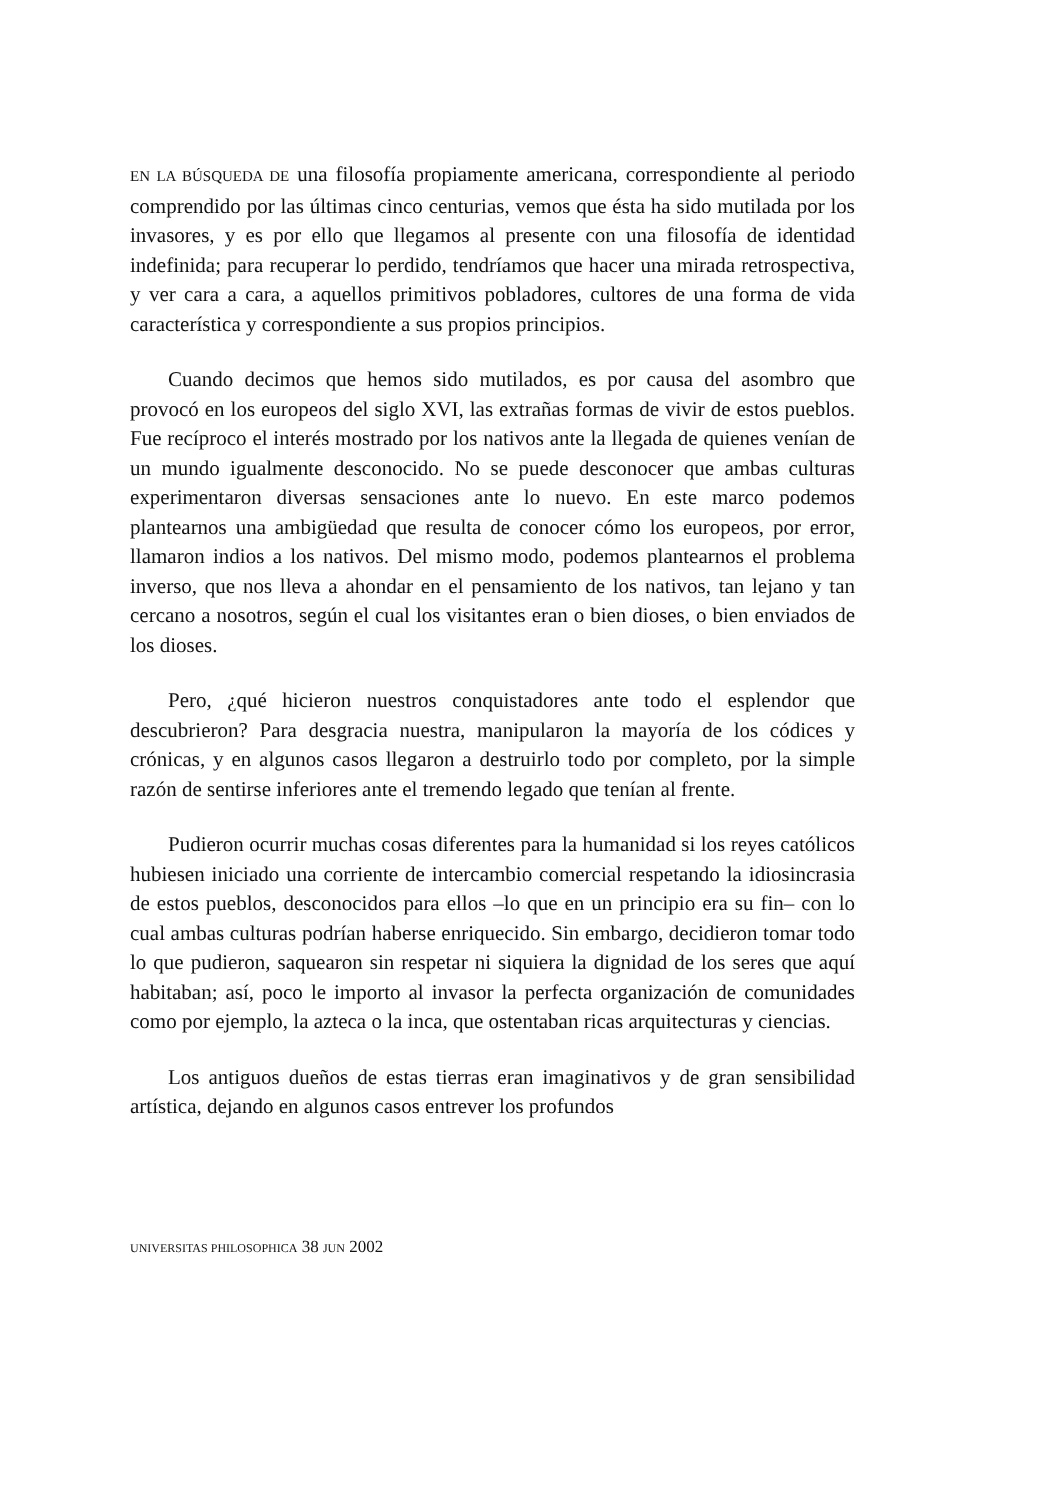EN LA BÚSQUEDA DE una filosofía propiamente americana, correspondiente al periodo comprendido por las últimas cinco centurias, vemos que ésta ha sido mutilada por los invasores, y es por ello que llegamos al presente con una filosofía de identidad indefinida; para recuperar lo perdido, tendríamos que hacer una mirada retrospectiva, y ver cara a cara, a aquellos primitivos pobladores, cultores de una forma de vida característica y correspondiente a sus propios principios.
Cuando decimos que hemos sido mutilados, es por causa del asombro que provocó en los europeos del siglo XVI, las extrañas formas de vivir de estos pueblos. Fue recíproco el interés mostrado por los nativos ante la llegada de quienes venían de un mundo igualmente desconocido. No se puede desconocer que ambas culturas experimentaron diversas sensaciones ante lo nuevo. En este marco podemos plantearnos una ambigüedad que resulta de conocer cómo los europeos, por error, llamaron indios a los nativos. Del mismo modo, podemos plantearnos el problema inverso, que nos lleva a ahondar en el pensamiento de los nativos, tan lejano y tan cercano a nosotros, según el cual los visitantes eran o bien dioses, o bien enviados de los dioses.
Pero, ¿qué hicieron nuestros conquistadores ante todo el esplendor que descubrieron? Para desgracia nuestra, manipularon la mayoría de los códices y crónicas, y en algunos casos llegaron a destruirlo todo por completo, por la simple razón de sentirse inferiores ante el tremendo legado que tenían al frente.
Pudieron ocurrir muchas cosas diferentes para la humanidad si los reyes católicos hubiesen iniciado una corriente de intercambio comercial respetando la idiosincrasia de estos pueblos, desconocidos para ellos –lo que en un principio era su fin– con lo cual ambas culturas podrían haberse enriquecido. Sin embargo, decidieron tomar todo lo que pudieron, saquearon sin respetar ni siquiera la dignidad de los seres que aquí habitaban; así, poco le importo al invasor la perfecta organización de comunidades como por ejemplo, la azteca o la inca, que ostentaban ricas arquitecturas y ciencias.
Los antiguos dueños de estas tierras eran imaginativos y de gran sensibilidad artística, dejando en algunos casos entrever los profundos
UNIVERSITAS PHILOSOPHICA 38 JUN 2002